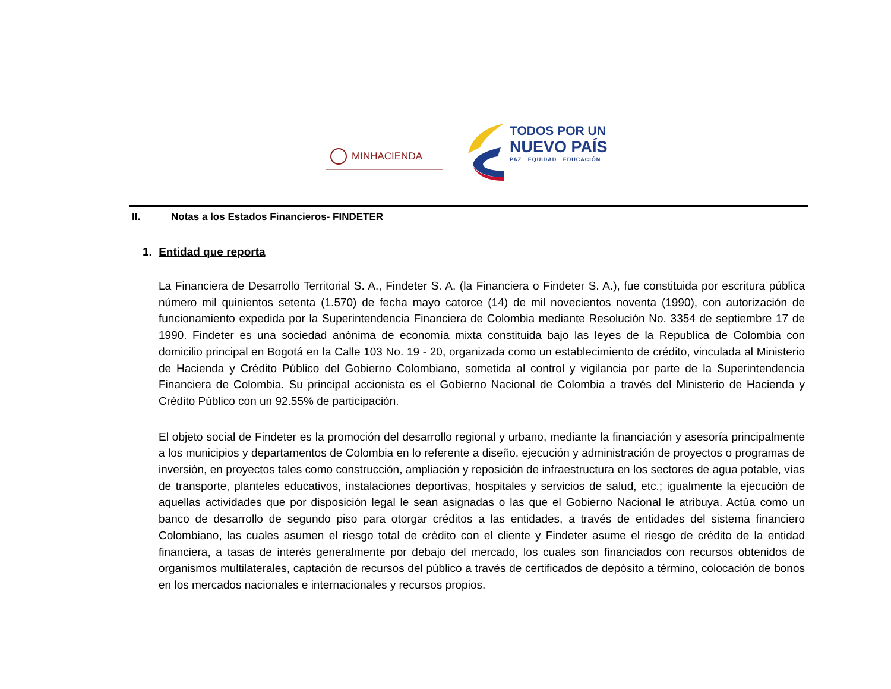MINHACIENDA
TODOS POR UN
NUEVO PAÍS
PAZ EQUIDAD EDUCACIÓN
II. Notas a los Estados Financieros- FINDETER
1. Entidad que reporta
La Financiera de Desarrollo Territorial S. A., Findeter S. A. (la Financiera o Findeter S. A.), fue constituida por escritura pública número mil quinientos setenta (1.570) de fecha mayo catorce (14) de mil novecientos noventa (1990), con autorización de funcionamiento expedida por la Superintendencia Financiera de Colombia mediante Resolución No. 3354 de septiembre 17 de 1990. Findeter es una sociedad anónima de economía mixta constituida bajo las leyes de la Republica de Colombia con domicilio principal en Bogotá en la Calle 103 No. 19 - 20, organizada como un establecimiento de crédito, vinculada al Ministerio de Hacienda y Crédito Público del Gobierno Colombiano, sometida al control y vigilancia por parte de la Superintendencia Financiera de Colombia. Su principal accionista es el Gobierno Nacional de Colombia a través del Ministerio de Hacienda y Crédito Público con un 92.55% de participación.
El objeto social de Findeter es la promoción del desarrollo regional y urbano, mediante la financiación y asesoría principalmente a los municipios y departamentos de Colombia en lo referente a diseño, ejecución y administración de proyectos o programas de inversión, en proyectos tales como construcción, ampliación y reposición de infraestructura en los sectores de agua potable, vías de transporte, planteles educativos, instalaciones deportivas, hospitales y servicios de salud, etc.; igualmente la ejecución de aquellas actividades que por disposición legal le sean asignadas o las que el Gobierno Nacional le atribuya. Actúa como un banco de desarrollo de segundo piso para otorgar créditos a las entidades, a través de entidades del sistema financiero Colombiano, las cuales asumen el riesgo total de crédito con el cliente y Findeter asume el riesgo de crédito de la entidad financiera, a tasas de interés generalmente por debajo del mercado, los cuales son financiados con recursos obtenidos de organismos multilaterales, captación de recursos del público a través de certificados de depósito a término, colocación de bonos en los mercados nacionales e internacionales y recursos propios.